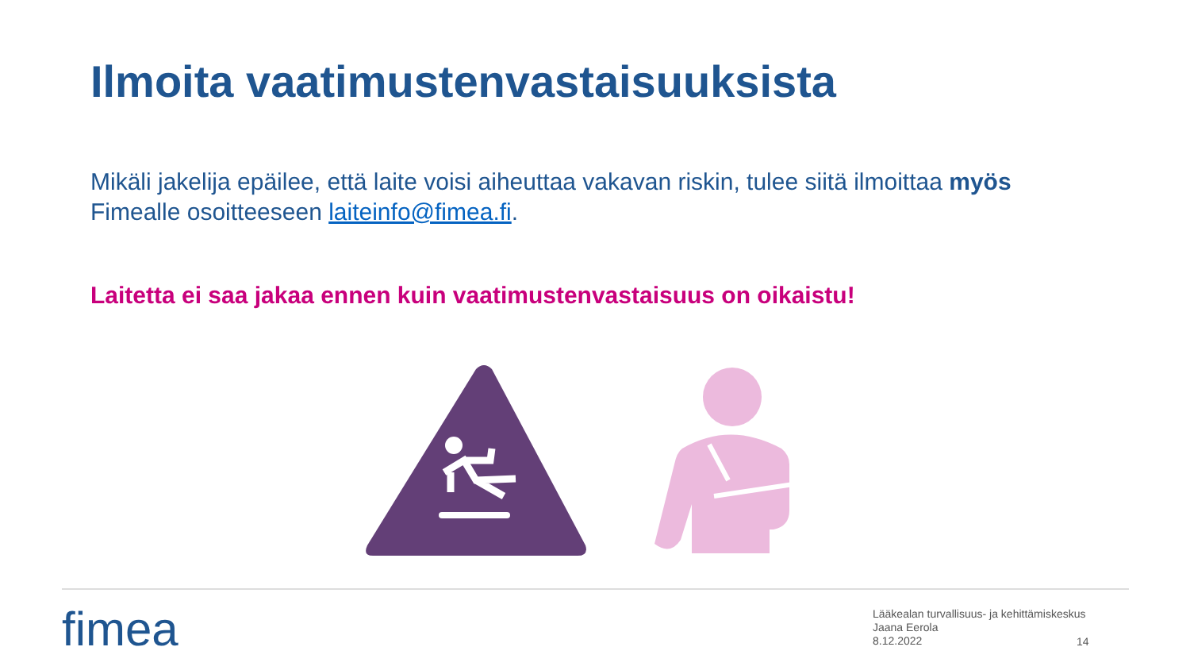Ilmoita vaatimustenvastaisuuksista
Mikäli jakelija epäilee, että laite voisi aiheuttaa vakavan riskin, tulee siitä ilmoittaa myös Fimealle osoitteeseen laiteinfo@fimea.fi.
Laitetta ei saa jakaa ennen kuin vaatimustenvastaisuus on oikaistu!
fimea
Lääkealan turvallisuus- ja kehittämiskeskus
Jaana Eerola
8.12.2022
14